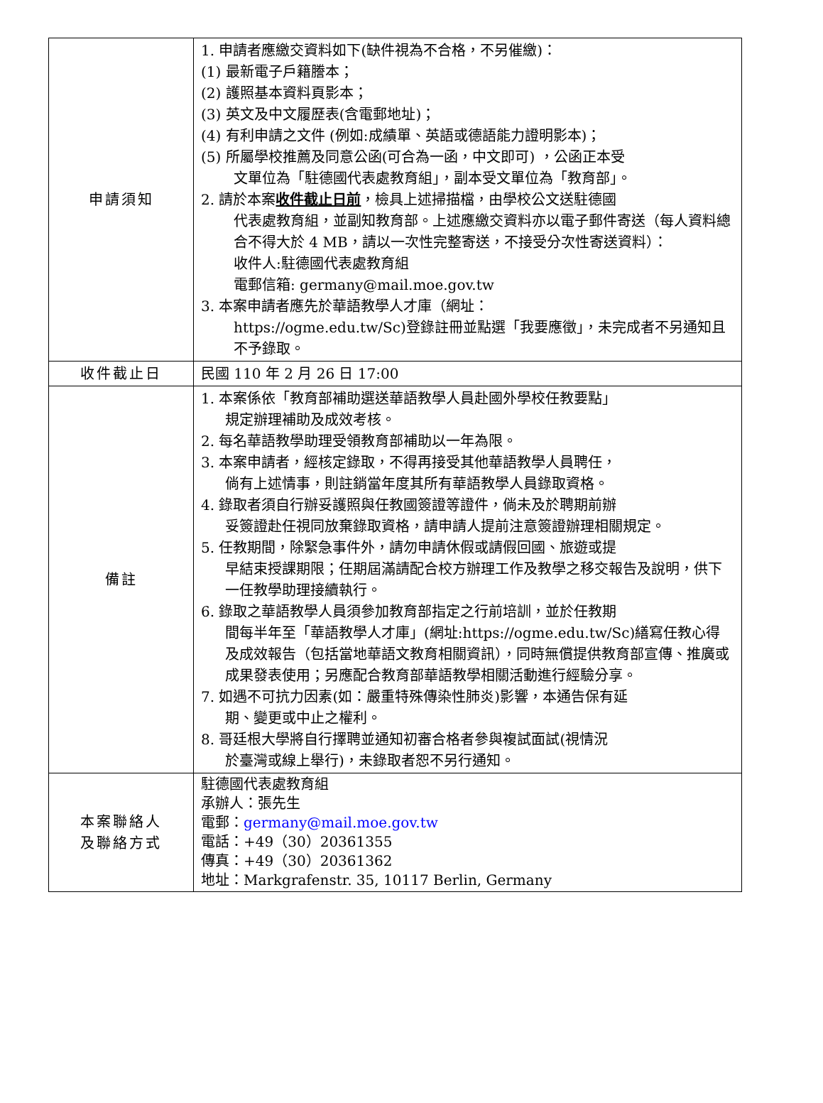| 申請須知 | 1. 申請者應繳交資料如下(缺件視為不合格，不另催繳)： (1) 最新電子戶籍謄本； (2) 護照基本資料頁影本； (3) 英文及中文履歷表(含電郵地址)； (4) 有利申請之文件 (例如:成績單、英語或德語能力證明影本)； (5) 所屬學校推薦及同意公函(可合為一函，中文即可) ，公函正本受 文單位為「駐德國代表處教育組」，副本受文單位為「教育部」。 2. 請於本案 收件截止日前 ，檢具上述掃描檔，由學校公文送駐德國 代表處教育組，並副知教育部。上述應繳交資料亦以電子郵件寄送（每人資料總合不得大於 4 MB，請以一次性完整寄送，不接受分次性寄送資料）： 收件人:駐德國代表處教育組 電郵信箱: germany@mail.moe.gov.tw 3. 本案申請者應先於華語教學人才庫（網址： https://ogme.edu.tw/Sc)登錄註冊並點選「我要應徵」，未完成者不另通知且不予錄取。 |
| 收件截止日 | 民國 110 年 2 月 26 日 17:00 |
| 備註 | 1. 本案係依「教育部補助選送華語教學人員赴國外學校任教要點」 規定辦理補助及成效考核。 2. 每名華語教學助理受領教育部補助以一年為限。 3. 本案申請者，經核定錄取，不得再接受其他華語教學人員聘任， 倘有上述情事，則註銷當年度其所有華語教學人員錄取資格。 4. 錄取者須自行辦妥護照與任教國簽證等證件，倘未及於聘期前辦 妥簽證赴任視同放棄錄取資格，請申請人提前注意簽證辦理相關規定。 5. 任教期間，除緊急事件外，請勿申請休假或請假回國、旅遊或提 早結束授課期限；任期屆滿請配合校方辦理工作及教學之移交報告及說明，供下一任教學助理接續執行。 6. 錄取之華語教學人員須參加教育部指定之行前培訓，並於任教期 間每半年至「華語教學人才庫」(網址:https://ogme.edu.tw/Sc)繕寫任教心得及成效報告（包括當地華語文教育相關資訊），同時無償提供教育部宣傳、推廣或成果發表使用；另應配合教育部華語教學相關活動進行經驗分享。 7. 如遇不可抗力因素(如：嚴重特殊傳染性肺炎)影響，本通告保有延 期、變更或中止之權利。 8. 哥廷根大學將自行擇聘並通知初審合格者參與複試面試(視情況 於臺灣或線上舉行)，未錄取者恕不另行通知。 |
| 本案聯絡人 及聯絡方式 | 駐德國代表處教育組 承辦人：張先生 電郵： germany@mail.moe.gov.tw 電話：+49（30）20361355 傳真：+49（30）20361362 地址：Markgrafenstr. 35, 10117 Berlin, Germany |